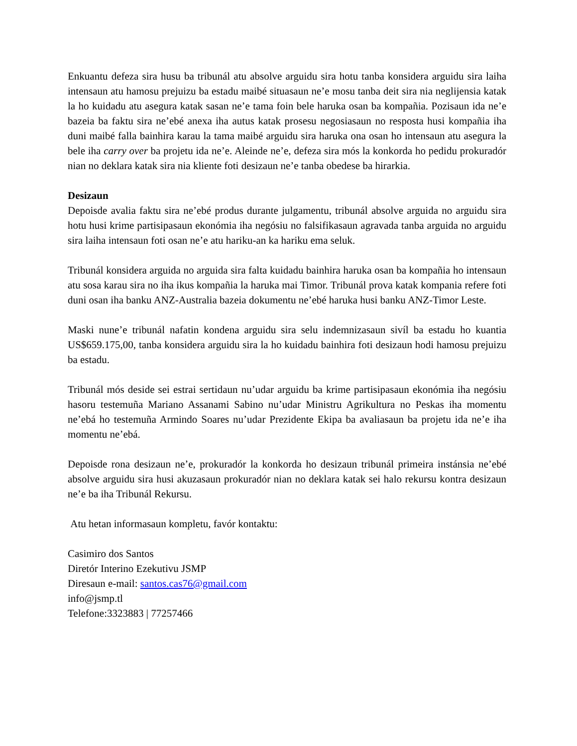Enkuantu defeza sira husu ba tribunál atu absolve arguidu sira hotu tanba konsidera arguidu sira laiha intensaun atu hamosu prejuizu ba estadu maibé situasaun ne’e mosu tanba deit sira nia neglijensia katak la ho kuidadu atu asegura katak sasan ne’e tama foin bele haruka osan ba kompañia. Pozisaun ida ne’e bazeia ba faktu sira ne’ebé anexa iha autus katak prosesu negosiasaun no resposta husi kompañia iha duni maibé falla bainhira karau la tama maibé arguidu sira haruka ona osan ho intensaun atu asegura la bele iha carry over ba projetu ida ne’e. Aleinde ne’e, defeza sira mós la konkorda ho pedidu prokuradór nian no deklara katak sira nia kliente foti desizaun ne’e tanba obedese ba hirarkia.
Desizaun
Depoisde avalia faktu sira ne’ebé produs durante julgamentu, tribunál absolve arguida no arguidu sira hotu husi krime partisipasaun ekonómia iha negósiu no falsifikasaun agravada tanba arguida no arguidu sira laiha intensaun foti osan ne’e atu hariku-an ka hariku ema seluk.
Tribunál konsidera arguida no arguida sira falta kuidadu bainhira haruka osan ba kompañia ho intensaun atu sosa karau sira no iha ikus kompañia la haruka mai Timor. Tribunál prova katak kompania refere foti duni osan iha banku ANZ-Australia bazeia dokumentu ne’ebé haruka husi banku ANZ-Timor Leste.
Maski nune’e tribunál nafatin kondena arguidu sira selu indemnizasaun sivíl ba estadu ho kuantia US$659.175,00, tanba konsidera arguidu sira la ho kuidadu bainhira foti desizaun hodi hamosu prejuizu ba estadu.
Tribunál mós deside sei estrai sertidaun nu’udar arguidu ba krime partisipasaun ekonómia iha negósiu hasoru testemuña Mariano Assanami Sabino nu’udar Ministru Agrikultura no Peskas iha momentu ne’ebá ho testemuña Armindo Soares nu’udar Prezidente Ekipa ba avaliasaun ba projetu ida ne’e iha momentu ne’ebá.
Depoisde rona desizaun ne’e, prokuradór la konkorda ho desizaun tribunál primeira instánsia ne’ebé absolve arguidu sira husi akuzasaun prokuradór nian no deklara katak sei halo rekursu kontra desizaun ne’e ba iha Tribunál Rekursu.
Atu hetan informasaun kompletu, favór kontaktu:
Casimiro dos Santos
Diretór Interino Ezekutivu JSMP
Diresaun e-mail: santos.cas76@gmail.com
info@jsmp.tl
Telefone:3323883 | 77257466